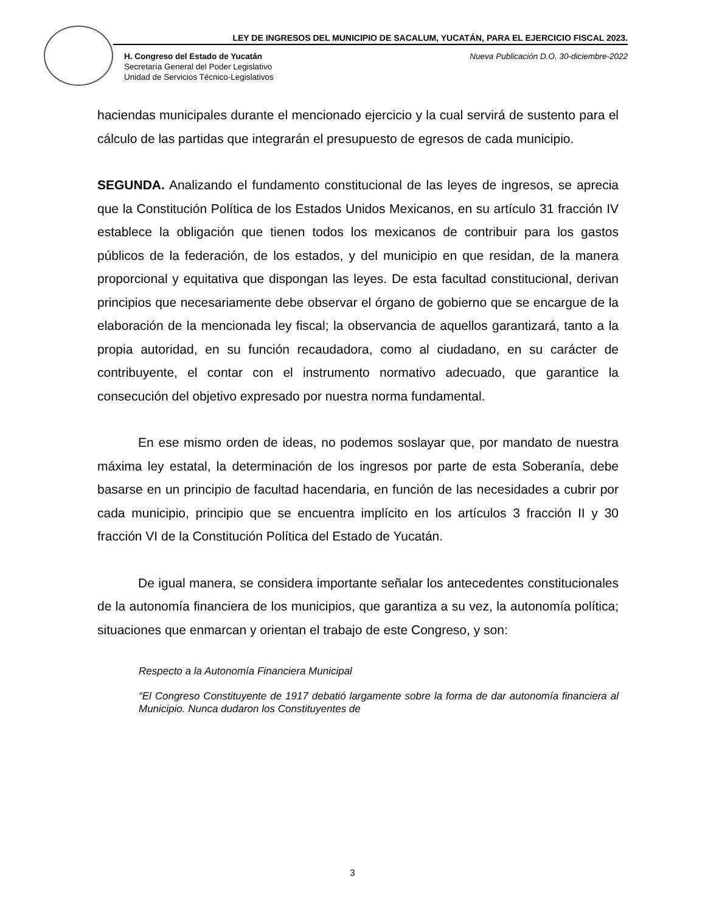LEY DE INGRESOS DEL MUNICIPIO DE SACALUM, YUCATÁN, PARA EL EJERCICIO FISCAL 2023.
H. Congreso del Estado de Yucatán
Secretaría General del Poder Legislativo
Unidad de Servicios Técnico-Legislativos
Nueva Publicación D.O. 30-diciembre-2022
haciendas municipales durante el mencionado ejercicio y la cual servirá de sustento para el cálculo de las partidas que integrarán el presupuesto de egresos de cada municipio.
SEGUNDA. Analizando el fundamento constitucional de las leyes de ingresos, se aprecia que la Constitución Política de los Estados Unidos Mexicanos, en su artículo 31 fracción IV establece la obligación que tienen todos los mexicanos de contribuir para los gastos públicos de la federación, de los estados, y del municipio en que residan, de la manera proporcional y equitativa que dispongan las leyes. De esta facultad constitucional, derivan principios que necesariamente debe observar el órgano de gobierno que se encargue de la elaboración de la mencionada ley fiscal; la observancia de aquellos garantizará, tanto a la propia autoridad, en su función recaudadora, como al ciudadano, en su carácter de contribuyente, el contar con el instrumento normativo adecuado, que garantice la consecución del objetivo expresado por nuestra norma fundamental.
En ese mismo orden de ideas, no podemos soslayar que, por mandato de nuestra máxima ley estatal, la determinación de los ingresos por parte de esta Soberanía, debe basarse en un principio de facultad hacendaria, en función de las necesidades a cubrir por cada municipio, principio que se encuentra implícito en los artículos 3 fracción II y 30 fracción VI de la Constitución Política del Estado de Yucatán.
De igual manera, se considera importante señalar los antecedentes constitucionales de la autonomía financiera de los municipios, que garantiza a su vez, la autonomía política; situaciones que enmarcan y orientan el trabajo de este Congreso, y son:
Respecto a la Autonomía Financiera Municipal
“El Congreso Constituyente de 1917 debatió largamente sobre la forma de dar autonomía financiera al Municipio. Nunca dudaron los Constituyentes de
3